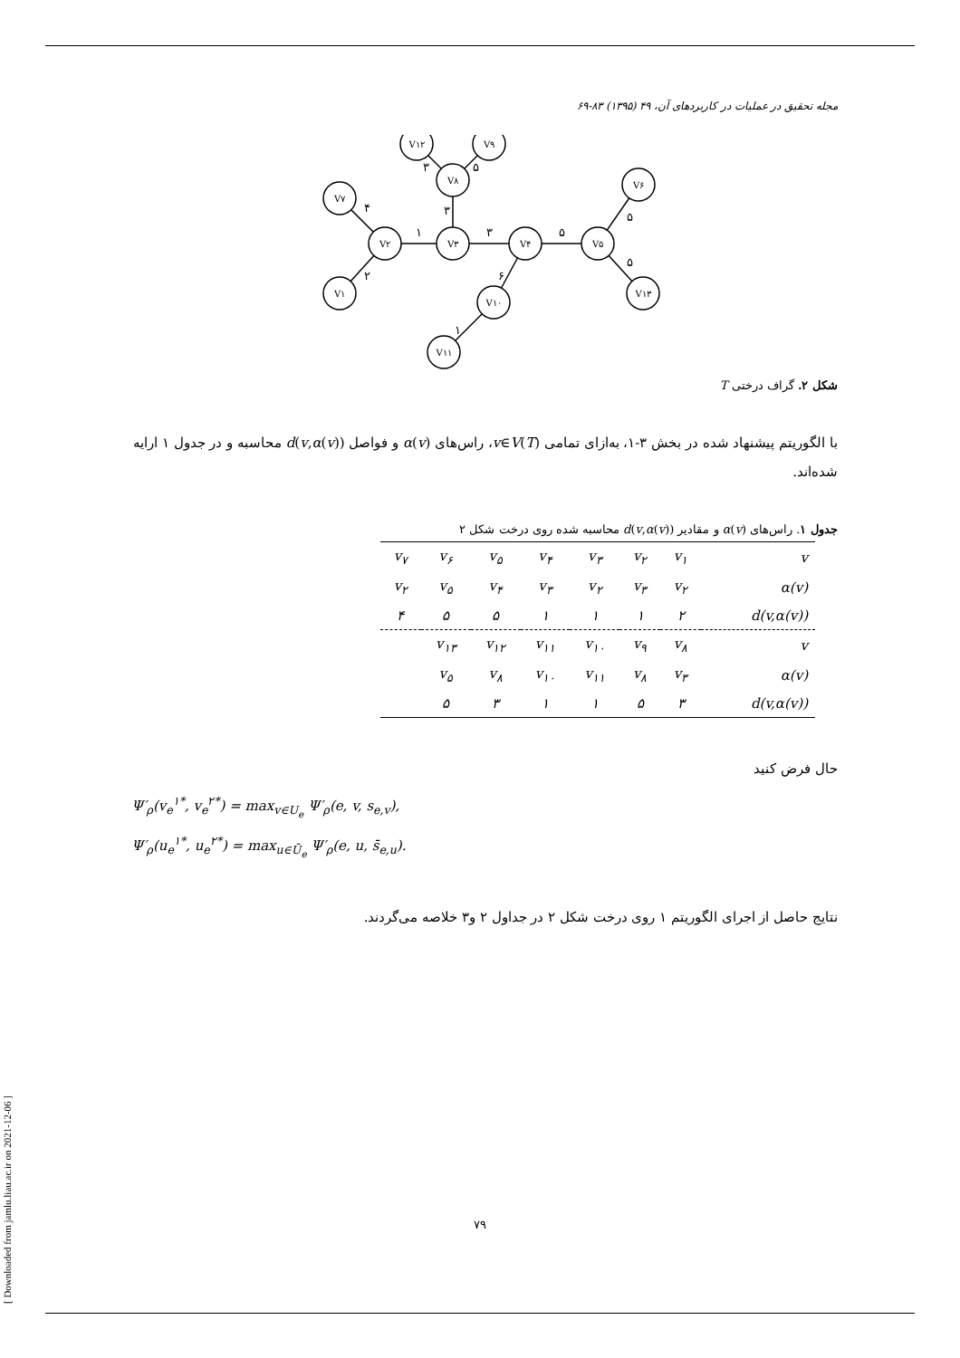مجله تحقیق در عملیات در کاربردهای آن، ۴۹ (۱۳۹۵) ۸۳-۶۹
V۷
V۲
V۱
V۳
V۸
V۱۲
V۹
V۴
V۱۰
V۱۱
V۵
V۶
V۱۳
۴
۲
۱
۳
۳
۵
۳
۶
۱
۵
۵
۵
شکل ۲. گراف درختی T
با الگوریتم پیشنهاد شده در بخش ۳-۱، به‌ازای تمامی v∈V(T)، راس‌های α(v) و فواصل d(v,α(v)) محاسبه و در جدول ۱ ارایه شده‌اند.
جدول ۱. راس‌های α(v) و مقادیر d(v,α(v)) محاسبه شده روی درخت شکل ۲
| v<sub>۷</sub> | v<sub>۶</sub> | v<sub>۵</sub> | v<sub>۴</sub> | v<sub>۳</sub> | v<sub>۲</sub> | v<sub>۱</sub> | v |
| v<sub>۲</sub> | v<sub>۵</sub> | v<sub>۴</sub> | v<sub>۳</sub> | v<sub>۲</sub> | v<sub>۳</sub> | v<sub>۲</sub> | α(v) |
| ۴ | ۵ | ۵ | ۱ | ۱ | ۱ | ۲ | d(v,α(v)) |
| | v<sub>۱۳</sub> | v<sub>۱۲</sub> | v<sub>۱۱</sub> | v<sub>۱۰</sub> | v<sub>۹</sub> | v<sub>۸</sub> | v |
| | v<sub>۵</sub> | v<sub>۸</sub> | v<sub>۱۰</sub> | v<sub>۱۱</sub> | v<sub>۸</sub> | v<sub>۳</sub> | α(v) |
| | ۵ | ۳ | ۱ | ۱ | ۵ | ۳ | d(v,α(v)) |
حال فرض کنید
Ψ′<sub>ρ</sub>(v<sub>e</sub><sup>۱*</sup>, v<sub>e</sub><sup>۲*</sup>) = max<sub>v∈U<sub>e</sub></sub> Ψ′<sub>ρ</sub>(e, v, s<sub>e,v</sub>),
Ψ′<sub>ρ</sub>(u<sub>e</sub><sup>۱*</sup>, u<sub>e</sub><sup>۲*</sup>) = max<sub>u∈Ū<sub>e</sub></sub> Ψ′<sub>ρ</sub>(e, u, s̄<sub>e,u</sub>).
نتایج حاصل از اجرای الگوریتم ۱ روی درخت شکل ۲ در جداول ۲ و۳ خلاصه می‌گردند.
[ Downloaded from jamlu.liau.ac.ir on 2021-12-06 ]
۷۹